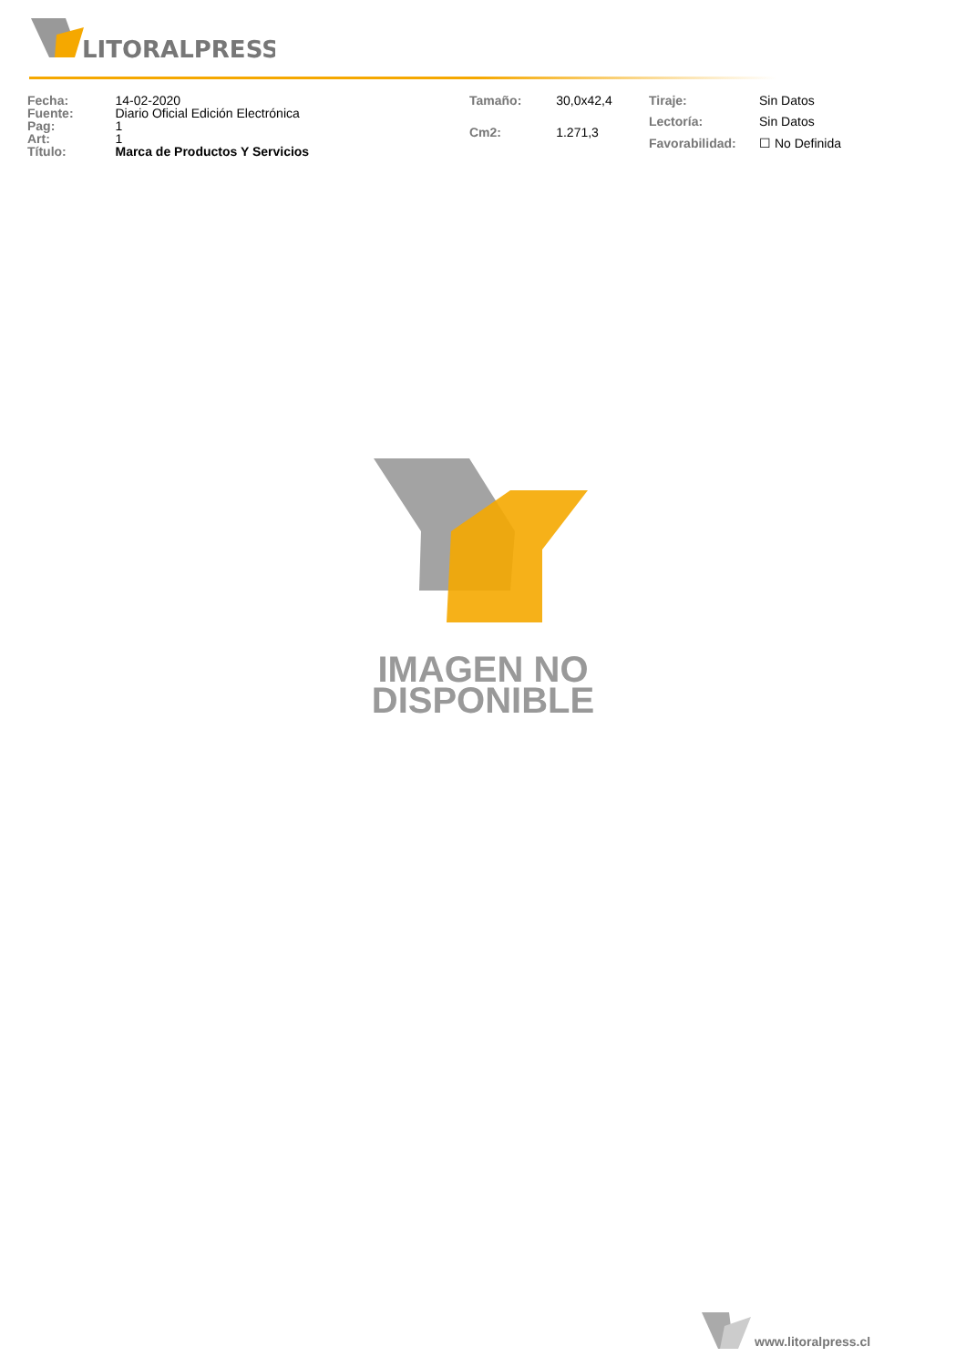LITORALPRESS
| Fecha: | 14-02-2020 |
| Fuente: | Diario Oficial Edición Electrónica |
| Pag: | 1 |
| Art: | 1 |
| Título: | Marca de Productos Y Servicios |
| Tamaño: | 30,0x42,4 |
| Cm2: | 1.271,3 |
| Tiraje: | Sin Datos |
| Lectoría: | Sin Datos |
| Favorabilidad: | ☐ No Definida |
IMAGEN NO
DISPONIBLE
www.litoralpress.cl